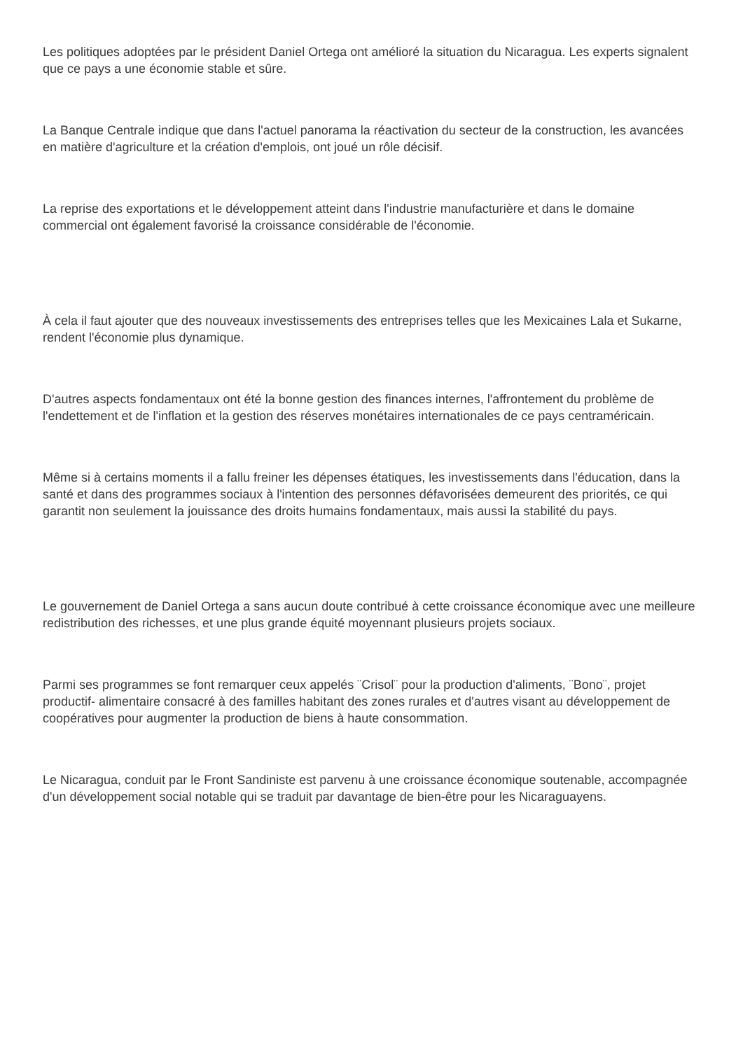Les politiques adoptées par le président Daniel Ortega ont amélioré la situation du Nicaragua. Les experts signalent que ce pays a une économie stable et sûre.
La Banque Centrale indique que dans l'actuel panorama la réactivation du secteur de la construction, les avancées en matière d'agriculture et la création d'emplois, ont joué un rôle décisif.
La reprise des exportations et le développement atteint dans l'industrie manufacturière et dans le domaine commercial ont également favorisé la croissance considérable de l'économie.
À cela il faut ajouter que des nouveaux investissements des entreprises telles que les Mexicaines Lala et Sukarne, rendent l'économie plus dynamique.
D'autres aspects fondamentaux ont été la bonne gestion des finances internes, l'affrontement du problème de l'endettement et de l'inflation et la gestion des réserves monétaires internationales de ce pays centraméricain.
Même si à certains moments il a fallu freiner les dépenses étatiques, les investissements dans l'éducation, dans la santé et dans des programmes sociaux à l'intention des personnes défavorisées demeurent des priorités, ce qui garantit non seulement la jouissance des droits humains fondamentaux, mais aussi la stabilité du pays.
Le gouvernement de Daniel Ortega a sans aucun doute contribué à cette croissance économique avec une meilleure redistribution des richesses, et une plus grande équité moyennant plusieurs projets sociaux.
Parmi ses programmes se font remarquer ceux appelés ¨Crisol¨ pour la production d'aliments, ¨Bono¨, projet productif- alimentaire consacré à des familles habitant des zones rurales et d'autres visant au développement de coopératives pour augmenter la production de biens à haute consommation.
Le Nicaragua, conduit par le Front Sandiniste est parvenu à une croissance économique soutenable, accompagnée d'un développement social notable qui se traduit par davantage de bien-être pour les Nicaraguayens.